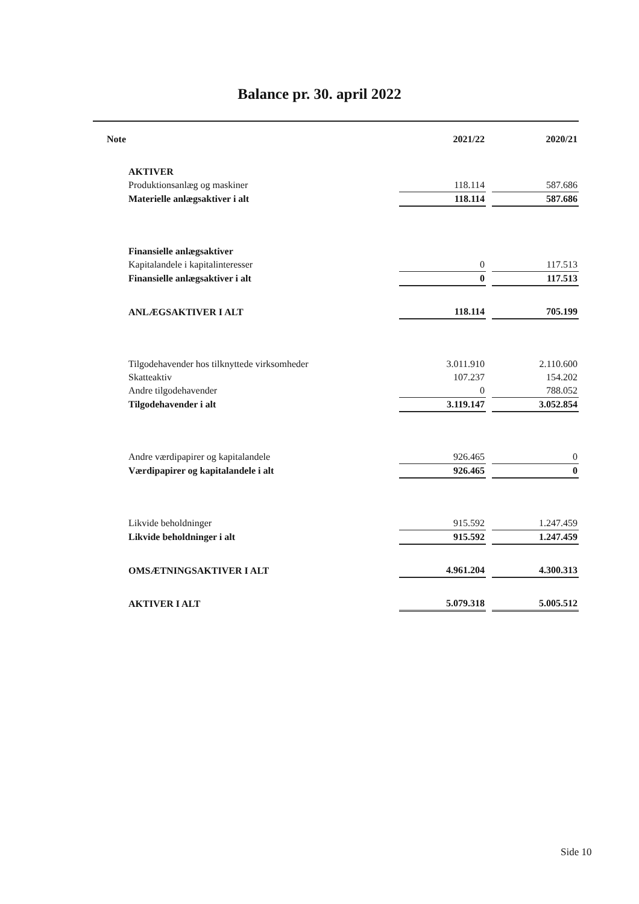Balance pr. 30. april 2022
| Note | 2021/22 | | 2020/21 |
| AKTIVER | | | |
| Produktionsanlæg og maskiner | 118.114 | | 587.686 |
| Materielle anlægsaktiver i alt | 118.114 | | 587.686 |
| Finansielle anlægsaktiver | | | |
| Kapitalandele i kapitalinteresser | 0 | | 117.513 |
| Finansielle anlægsaktiver i alt | 0 | | 117.513 |
| ANLÆGSAKTIVER I ALT | 118.114 | | 705.199 |
| Tilgodehavender hos tilknyttede virksomheder | 3.011.910 | | 2.110.600 |
| Skatteaktiv | 107.237 | | 154.202 |
| Andre tilgodehavender | 0 | | 788.052 |
| Tilgodehavender i alt | 3.119.147 | | 3.052.854 |
| Andre værdipapirer og kapitalandele | 926.465 | | 0 |
| Værdipapirer og kapitalandele i alt | 926.465 | | 0 |
| Likvide beholdninger | 915.592 | | 1.247.459 |
| Likvide beholdninger i alt | 915.592 | | 1.247.459 |
| OMSÆTNINGSAKTIVER I ALT | 4.961.204 | | 4.300.313 |
| AKTIVER I ALT | 5.079.318 | | 5.005.512 |
Side 10